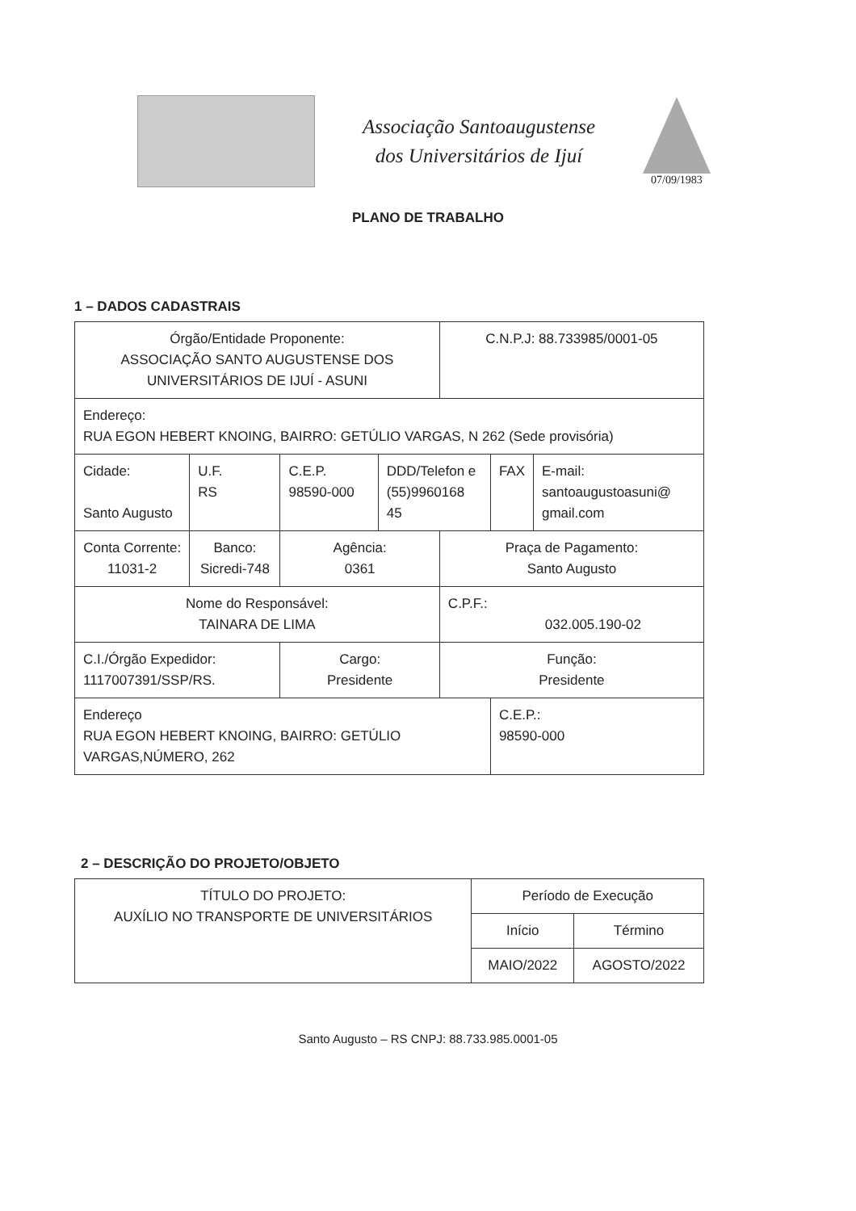Associação Santoaugustense
dos Universitários de Ijuí
07/09/1983
PLANO DE TRABALHO
1 – DADOS CADASTRAIS
| Órgão/Entidade Proponente: ASSOCIAÇÃO SANTO AUGUSTENSE DOS UNIVERSITÁRIOS DE IJUÍ - ASUNI | | | | C.N.P.J: 88.733985/0001-05 | | |
| Endereço: RUA EGON HEBERT KNOING, BAIRRO: GETÚLIO VARGAS, N 262 (Sede provisória) | | | | | | |
| Cidade: Santo Augusto | U.F. RS | C.E.P. 98590-000 | DDD/Telefon e (55)9960168 45 | | FAX | E-mail: santoaugustoasuni@ gmail.com |
| Conta Corrente: 11031-2 | Banco: Sicredi-748 | Agência: 0361 | | Praça de Pagamento: Santo Augusto | | |
| Nome do Responsável: TAINARA DE LIMA | | | | C.P.F.: 032.005.190-02 | | |
| C.I./Órgão Expedidor: 1117007391/SSP/RS. | | Cargo: Presidente | | Função: Presidente | | |
| Endereço RUA EGON HEBERT KNOING, BAIRRO: GETÚLIO VARGAS,NÚMERO, 262 | | | | | C.E.P.: 98590-000 | |
2 – DESCRIÇÃO DO PROJETO/OBJETO
| TÍTULO DO PROJETO: AUXÍLIO NO TRANSPORTE DE UNIVERSITÁRIOS | Período de Execução | |
| | Início | Término |
| | MAIO/2022 | AGOSTO/2022 |
Santo Augusto – RS CNPJ: 88.733.985.0001-05